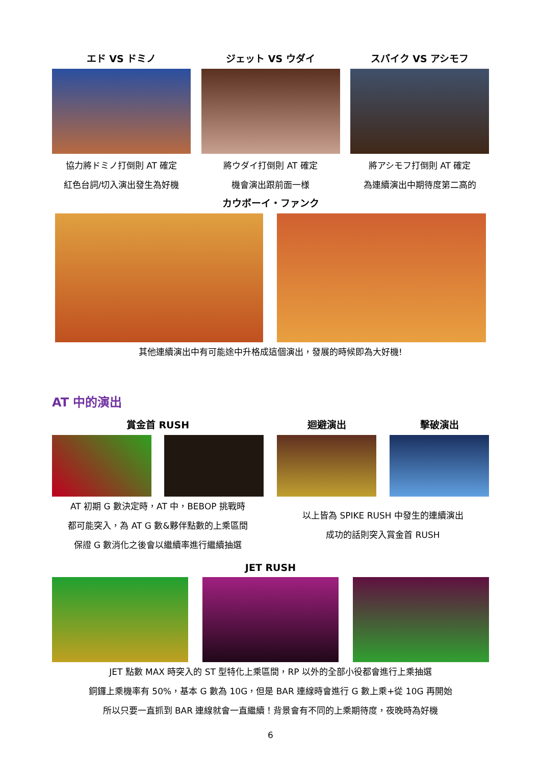エド VS ドミノ
協力將ドミノ打倒則 AT 確定
紅色台詞/切入演出發生為好機
ジェット VS ウダイ
將ウダイ打倒則 AT 確定
機會演出跟前面一様
スパイク VS アシモフ
將アシモフ打倒則 AT 確定
為連續演出中期待度第二高的
カウボーイ・ファンク
其他連續演出中有可能途中升格成這個演出，發展的時候即為大好機!
AT 中的演出
賞金首 RUSH
AT 初期 G 數決定時，AT 中，BEBOP 挑戰時
都可能突入，為 AT G 數&夥伴點數的上乘區間
保證 G 數消化之後會以繼續率進行繼續抽選
迴避演出 擊破演出
以上皆為 SPIKE RUSH 中發生的連續演出
成功的話則突入賞金首 RUSH
JET RUSH
JET 點數 MAX 時突入的 ST 型特化上乘區間，RP 以外的全部小役都會進行上乘抽選
銅鑼上乘機率有 50%，基本 G 數為 10G，但是 BAR 連線時會進行 G 數上乘+從 10G 再開始
所以只要一直抓到 BAR 連線就會一直繼續！背景會有不同的上乘期待度，夜晚時為好機
6